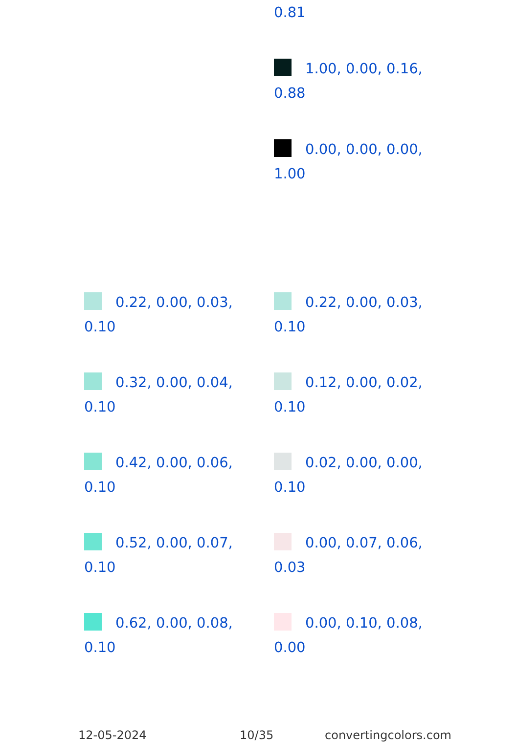0.81
1.00, 0.00, 0.16, 0.88
0.00, 0.00, 0.00, 1.00
0.22, 0.00, 0.03, 0.10
0.22, 0.00, 0.03, 0.10
0.32, 0.00, 0.04, 0.10
0.12, 0.00, 0.02, 0.10
0.42, 0.00, 0.06, 0.10
0.02, 0.00, 0.00, 0.10
0.52, 0.00, 0.07, 0.10
0.00, 0.07, 0.06, 0.03
0.62, 0.00, 0.08, 0.10
0.00, 0.10, 0.08, 0.00
12-05-2024 10/35 convertingcolors.com